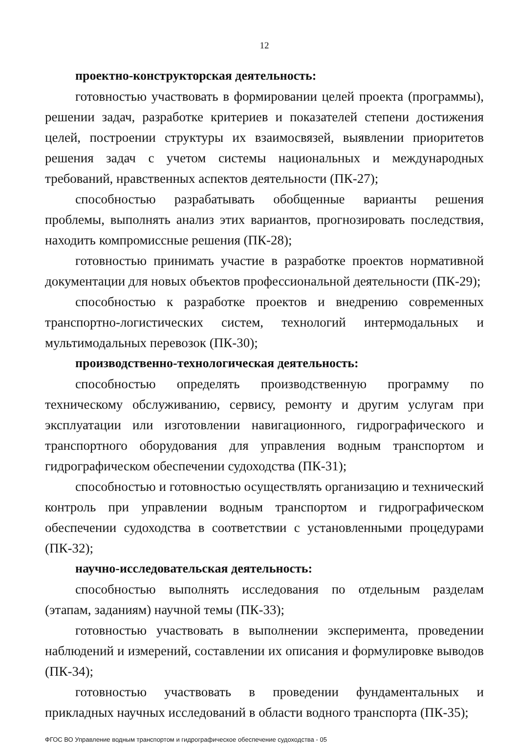12
проектно-конструкторская деятельность:
готовностью участвовать в формировании целей проекта (программы), решении задач, разработке критериев и показателей степени достижения целей, построении структуры их взаимосвязей, выявлении приоритетов решения задач с учетом системы национальных и международных требований, нравственных аспектов деятельности (ПК-27);
способностью разрабатывать обобщенные варианты решения проблемы, выполнять анализ этих вариантов, прогнозировать последствия, находить компромиссные решения (ПК-28);
готовностью принимать участие в разработке проектов нормативной документации для новых объектов профессиональной деятельности (ПК-29);
способностью к разработке проектов и внедрению современных транспортно-логистических систем, технологий интермодальных и мультимодальных перевозок (ПК-30);
производственно-технологическая деятельность:
способностью определять производственную программу по техническому обслуживанию, сервису, ремонту и другим услугам при эксплуатации или изготовлении навигационного, гидрографического и транспортного оборудования для управления водным транспортом и гидрографическом обеспечении судоходства (ПК-31);
способностью и готовностью осуществлять организацию и технический контроль при управлении водным транспортом и гидрографическом обеспечении судоходства в соответствии с установленными процедурами (ПК-32);
научно-исследовательская деятельность:
способностью выполнять исследования по отдельным разделам (этапам, заданиям) научной темы (ПК-33);
готовностью участвовать в выполнении эксперимента, проведении наблюдений и измерений, составлении их описания и формулировке выводов (ПК-34);
готовностью участвовать в проведении фундаментальных и прикладных научных исследований в области водного транспорта (ПК-35);
ФГОС ВО Управление водным транспортом и гидрографическое обеспечение судоходства - 05